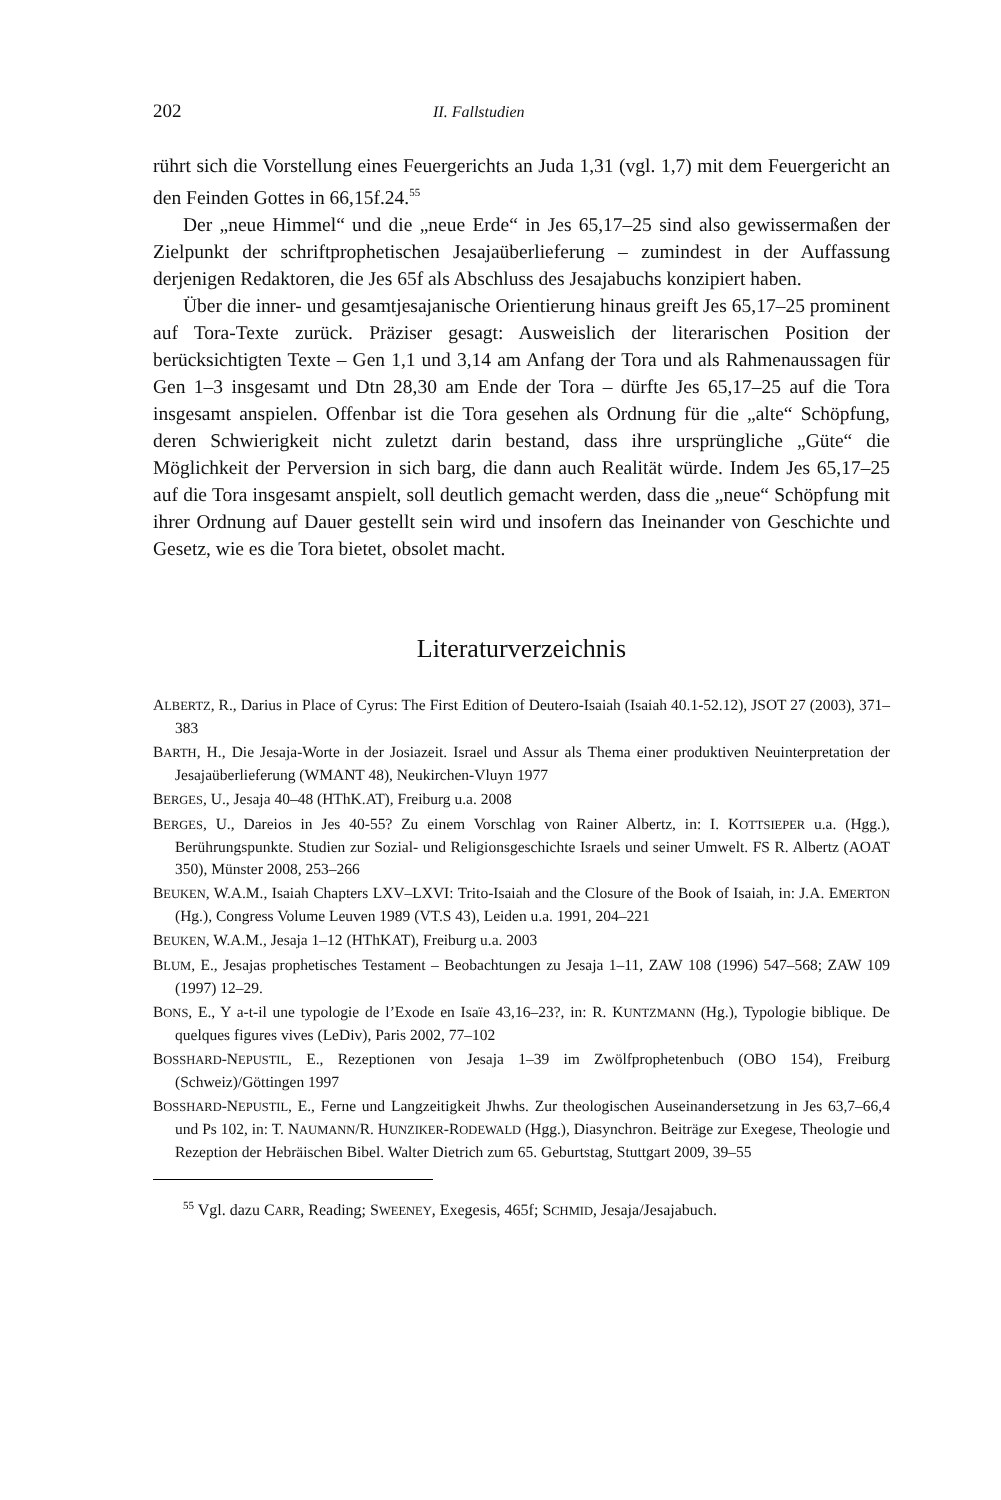202 II. Fallstudien
rührt sich die Vorstellung eines Feuergerichts an Juda 1,31 (vgl. 1,7) mit dem Feuergericht an den Feinden Gottes in 66,15f.24.<sup>55</sup>
Der „neue Himmel“ und die „neue Erde“ in Jes 65,17–25 sind also gewissermaßen der Zielpunkt der schriftprophetischen Jesajaüberlieferung – zumindest in der Auffassung derjenigen Redaktoren, die Jes 65f als Abschluss des Jesajabuchs konzipiert haben.
Über die inner- und gesamtjesajanische Orientierung hinaus greift Jes 65,17–25 prominent auf Tora-Texte zurück. Präziser gesagt: Ausweislich der literarischen Position der berücksichtigten Texte – Gen 1,1 und 3,14 am Anfang der Tora und als Rahmenaussagen für Gen 1–3 insgesamt und Dtn 28,30 am Ende der Tora – dürfte Jes 65,17–25 auf die Tora insgesamt anspielen. Offenbar ist die Tora gesehen als Ordnung für die „alte“ Schöpfung, deren Schwierigkeit nicht zuletzt darin bestand, dass ihre ursprüngliche „Güte“ die Möglichkeit der Perversion in sich barg, die dann auch Realität würde. Indem Jes 65,17–25 auf die Tora insgesamt anspielt, soll deutlich gemacht werden, dass die „neue“ Schöpfung mit ihrer Ordnung auf Dauer gestellt sein wird und insofern das Ineinander von Geschichte und Gesetz, wie es die Tora bietet, obsolet macht.
Literaturverzeichnis
ALBERTZ, R., Darius in Place of Cyrus: The First Edition of Deutero-Isaiah (Isaiah 40.1-52.12), JSOT 27 (2003), 371–383
BARTH, H., Die Jesaja-Worte in der Josiazeit. Israel und Assur als Thema einer produktiven Neuinterpretation der Jesajaüberlieferung (WMANT 48), Neukirchen-Vluyn 1977
BERGES, U., Jesaja 40–48 (HThK.AT), Freiburg u.a. 2008
BERGES, U., Dareios in Jes 40-55? Zu einem Vorschlag von Rainer Albertz, in: I. KOTTSIEPER u.a. (Hgg.), Berührungspunkte. Studien zur Sozial- und Religionsgeschichte Israels und seiner Umwelt. FS R. Albertz (AOAT 350), Münster 2008, 253–266
BEUKEN, W.A.M., Isaiah Chapters LXV–LXVI: Trito-Isaiah and the Closure of the Book of Isaiah, in: J.A. EMERTON (Hg.), Congress Volume Leuven 1989 (VT.S 43), Leiden u.a. 1991, 204–221
BEUKEN, W.A.M., Jesaja 1–12 (HThKAT), Freiburg u.a. 2003
BLUM, E., Jesajas prophetisches Testament – Beobachtungen zu Jesaja 1–11, ZAW 108 (1996) 547–568; ZAW 109 (1997) 12–29.
BONS, E., Y a-t-il une typologie de l’Exode en Isaïe 43,16–23?, in: R. KUNTZMANN (Hg.), Typologie biblique. De quelques figures vives (LeDiv), Paris 2002, 77–102
BOSSHARD-NEPUSTIL, E., Rezeptionen von Jesaja 1–39 im Zwölfprophetenbuch (OBO 154), Freiburg (Schweiz)/Göttingen 1997
BOSSHARD-NEPUSTIL, E., Ferne und Langzeitigkeit Jhwhs. Zur theologischen Auseinandersetzung in Jes 63,7–66,4 und Ps 102, in: T. NAUMANN/R. HUNZIKER-RODEWALD (Hgg.), Diasynchron. Beiträge zur Exegese, Theologie und Rezeption der Hebräischen Bibel. Walter Dietrich zum 65. Geburtstag, Stuttgart 2009, 39–55
<sup>55</sup> Vgl. dazu CARR, Reading; SWEENEY, Exegesis, 465f; SCHMID, Jesaja/Jesajabuch.